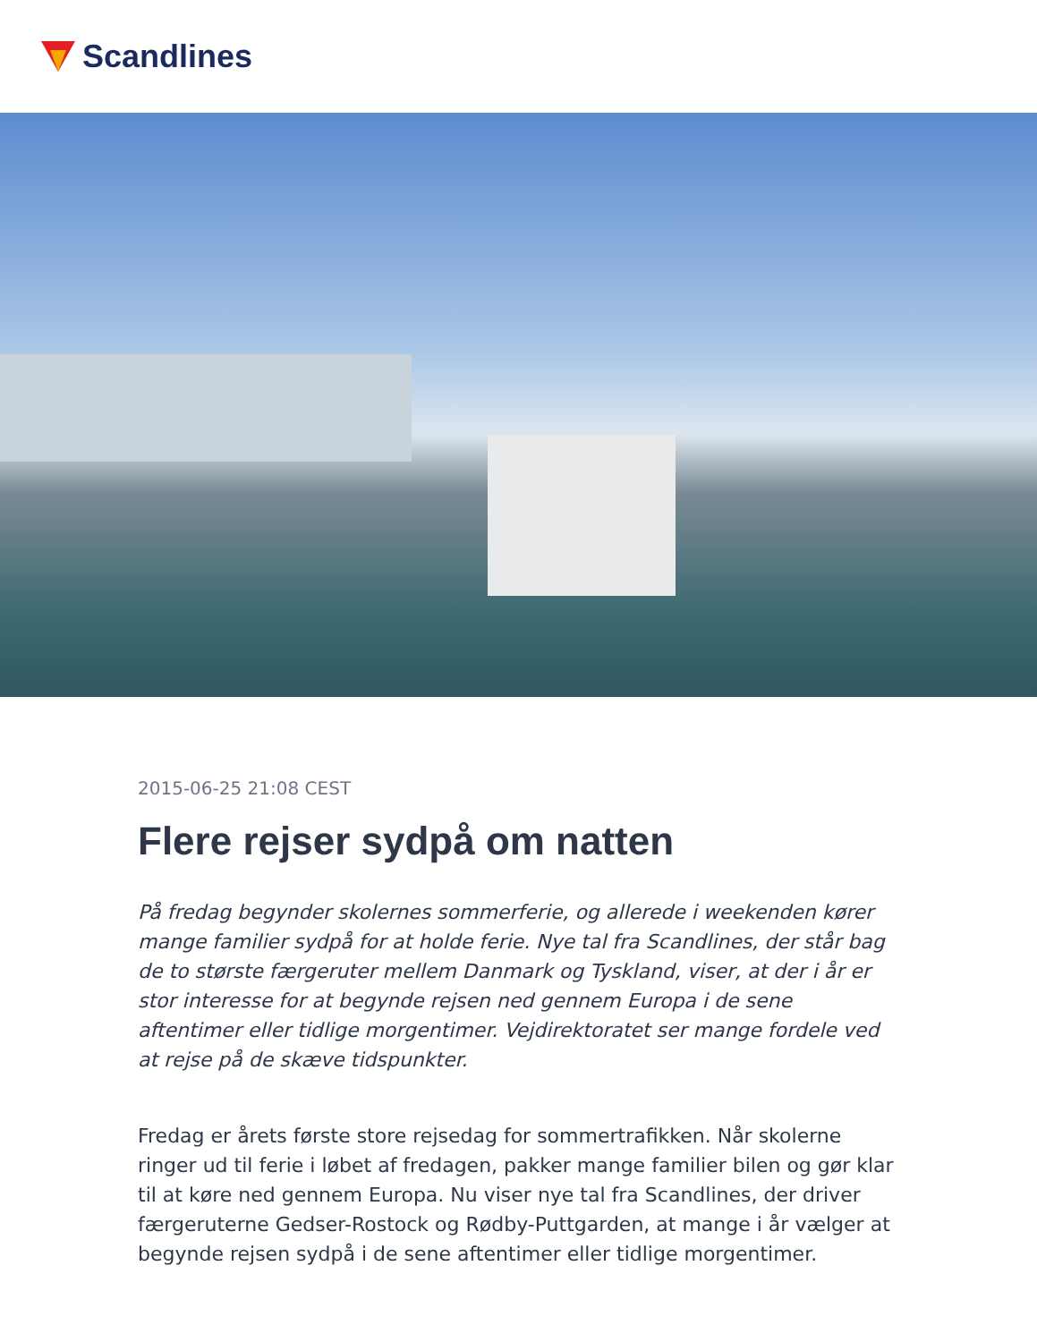Scandlines
2015-06-25 21:08 CEST
Flere rejser sydpå om natten
På fredag begynder skolernes sommerferie, og allerede i weekenden kører mange familier sydpå for at holde ferie. Nye tal fra Scandlines, der står bag de to største færgeruter mellem Danmark og Tyskland, viser, at der i år er stor interesse for at begynde rejsen ned gennem Europa i de sene aftentimer eller tidlige morgentimer. Vejdirektoratet ser mange fordele ved at rejse på de skæve tidspunkter.
Fredag er årets første store rejsedag for sommertrafikken. Når skolerne ringer ud til ferie i løbet af fredagen, pakker mange familier bilen og gør klar til at køre ned gennem Europa. Nu viser nye tal fra Scandlines, der driver færgeruterne Gedser-Rostock og Rødby-Puttgarden, at mange i år vælger at begynde rejsen sydpå i de sene aftentimer eller tidlige morgentimer.